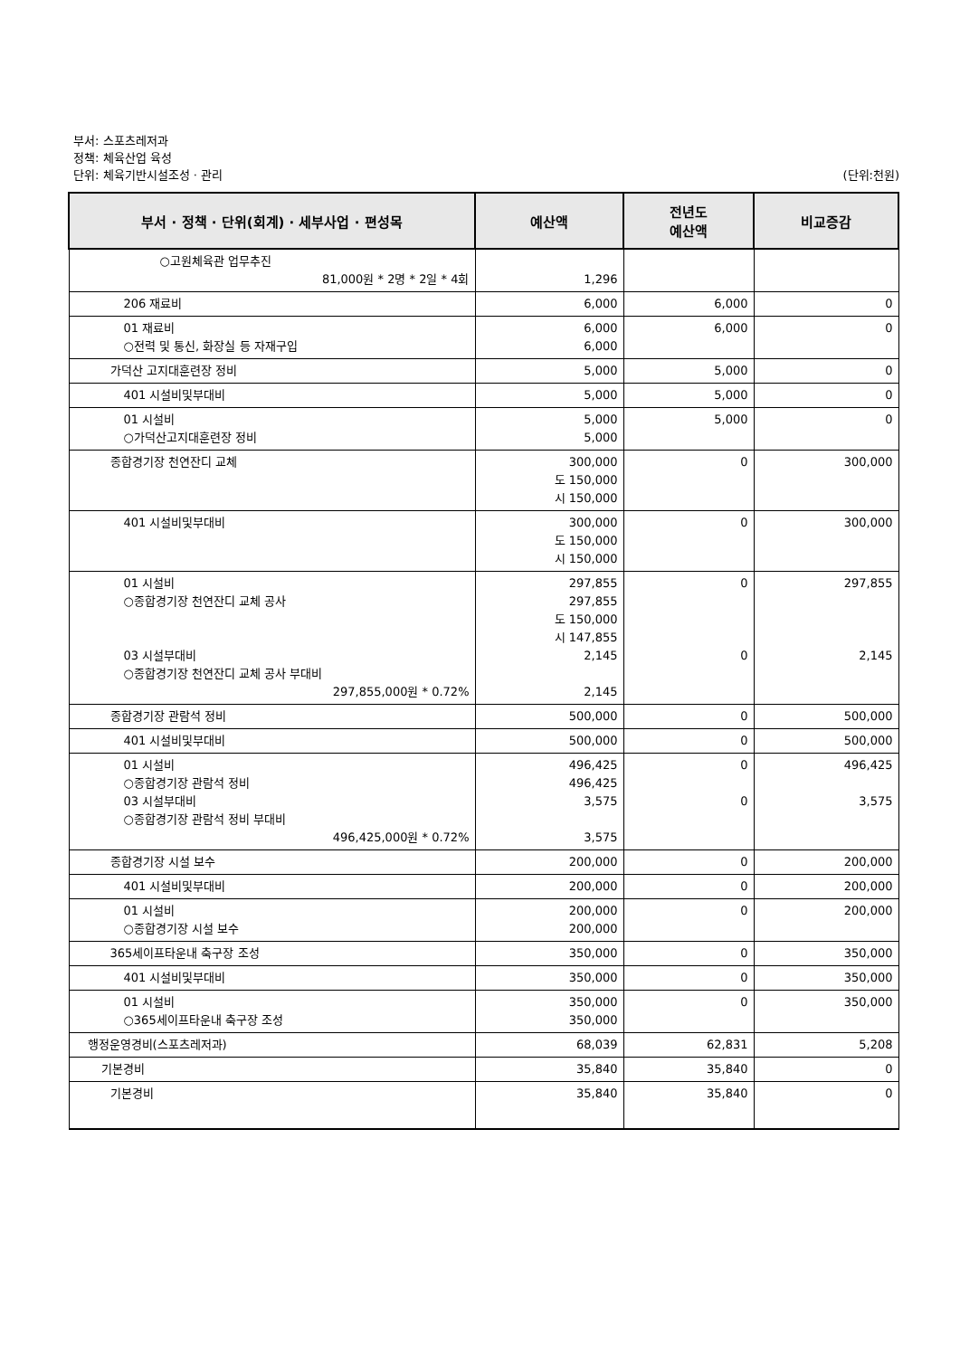부서: 스포츠레저과
정책: 체육산업 육성
단위: 체육기반시설조성 · 관리 (단위:천원)
| 부서 · 정책 · 단위(회계) · 세부사업 · 편성목 | 예산액 | 전년도 예산액 | 비교증감 |
| --- | --- | --- | --- |
| ○고원체육관 업무추진 81,000원 * 2명 * 2일 * 4회 | 1,296 | | |
| 206 재료비 | 6,000 | 6,000 | 0 |
| 01 재료비 ○전력 및 통신, 화장실 등 자재구입 | 6,000 6,000 | 6,000 | 0 |
| 가덕산 고지대훈련장 정비 | 5,000 | 5,000 | 0 |
| 401 시설비및부대비 | 5,000 | 5,000 | 0 |
| 01 시설비 ○가덕산고지대훈련장 정비 | 5,000 5,000 | 5,000 | 0 |
| 종합경기장 천연잔디 교체 | 300,000 도 150,000 시 150,000 | 0 | 300,000 |
| 401 시설비및부대비 | 300,000 도 150,000 시 150,000 | 0 | 300,000 |
| 01 시설비 ○종합경기장 천연잔디 교체 공사 03 시설부대비 ○종합경기장 천연잔디 교체 공사 부대비 297,855,000원 * 0.72% | 297,855 297,855 도 150,000 시 147,855 2,145 2,145 | 0 0 | 297,855 2,145 |
| 종합경기장 관람석 정비 | 500,000 | 0 | 500,000 |
| 401 시설비및부대비 | 500,000 | 0 | 500,000 |
| 01 시설비 ○종합경기장 관람석 정비 03 시설부대비 ○종합경기장 관람석 정비 부대비 496,425,000원 * 0.72% | 496,425 496,425 3,575 3,575 | 0 0 | 496,425 3,575 |
| 종합경기장 시설 보수 | 200,000 | 0 | 200,000 |
| 401 시설비및부대비 | 200,000 | 0 | 200,000 |
| 01 시설비 ○종합경기장 시설 보수 | 200,000 200,000 | 0 | 200,000 |
| 365세이프타운내 축구장 조성 | 350,000 | 0 | 350,000 |
| 401 시설비및부대비 | 350,000 | 0 | 350,000 |
| 01 시설비 ○365세이프타운내 축구장 조성 | 350,000 350,000 | 0 | 350,000 |
| 행정운영경비(스포츠레저과) | 68,039 | 62,831 | 5,208 |
| 기본경비 | 35,840 | 35,840 | 0 |
| 기본경비 | 35,840 | 35,840 | 0 |